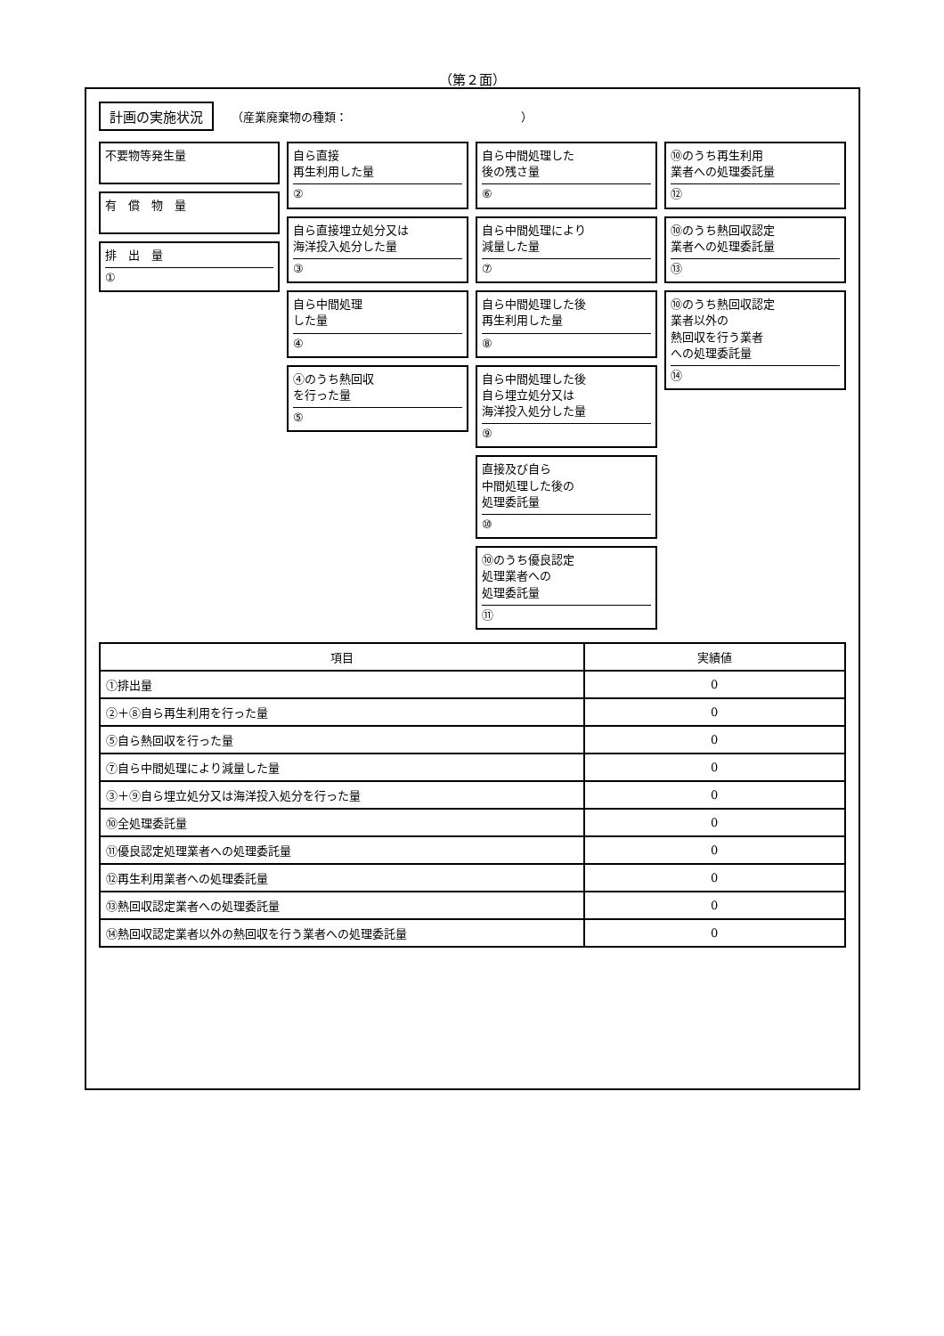（第２面）
計画の実施状況 （産業廃棄物の種類：　　　　　　　　　　　　　　　）
不要物等発生量
有　償　物　量
排　出　量
①
自ら直接
再生利用した量
②
自ら直接埋立処分又は
海洋投入処分した量
③
自ら中間処理
した量
④
④のうち熱回収
を行った量
⑤
自ら中間処理した
後の残さ量
⑥
自ら中間処理により
減量した量
⑦
自ら中間処理した後
再生利用した量
⑧
自ら中間処理した後
自ら埋立処分又は
海洋投入処分した量
⑨
直接及び自ら
中間処理した後の
処理委託量
⑩
⑩のうち優良認定
処理業者への
処理委託量
⑪
⑩のうち再生利用
業者への処理委託量
⑫
⑩のうち熱回収認定
業者への処理委託量
⑬
⑩のうち熱回収認定
業者以外の
熱回収を行う業者
への処理委託量
⑭
| 項目 | 実績値 |
| --- | --- |
| ①排出量 | 0 |
| ②＋⑧自ら再生利用を行った量 | 0 |
| ⑤自ら熱回収を行った量 | 0 |
| ⑦自ら中間処理により減量した量 | 0 |
| ③＋⑨自ら埋立処分又は海洋投入処分を行った量 | 0 |
| ⑩全処理委託量 | 0 |
| ⑪優良認定処理業者への処理委託量 | 0 |
| ⑫再生利用業者への処理委託量 | 0 |
| ⑬熱回収認定業者への処理委託量 | 0 |
| ⑭熱回収認定業者以外の熱回収を行う業者への処理委託量 | 0 |